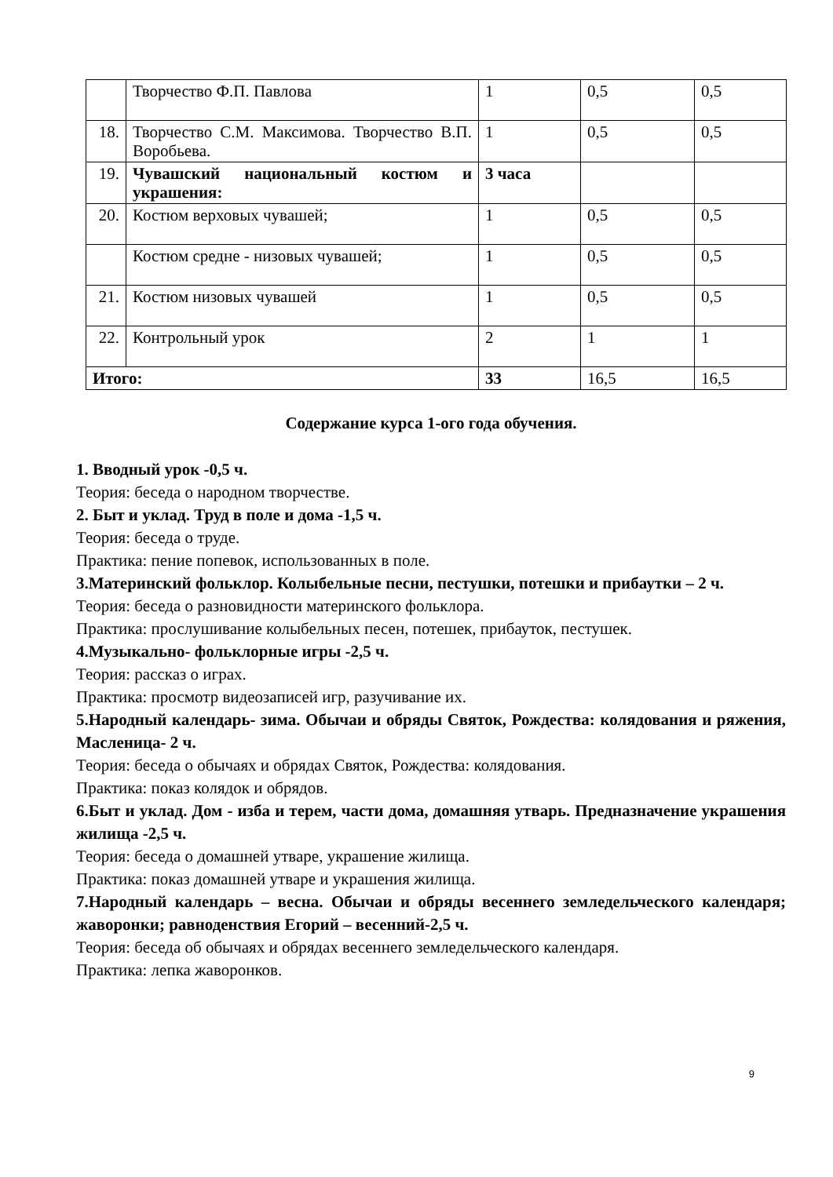| | Творчество Ф.П. Павлова | 1 | 0,5 | 0,5 |
| 18. | Творчество С.М. Максимова. Творчество В.П. Воробьева. | 1 | 0,5 | 0,5 |
| 19. | Чувашский национальный костюм и украшения: | 3 часа | | |
| 20. | Костюм верховых чувашей; | 1 | 0,5 | 0,5 |
| | Костюм средне - низовых чувашей; | 1 | 0,5 | 0,5 |
| 21. | Костюм низовых чувашей | 1 | 0,5 | 0,5 |
| 22. | Контрольный урок | 2 | 1 | 1 |
| Итого: | | 33 | 16,5 | 16,5 |
Содержание курса 1-ого года обучения.
1. Вводный урок -0,5 ч.
Теория: беседа о народном творчестве.
2. Быт и уклад. Труд в поле и дома -1,5 ч.
Теория: беседа о труде.
Практика: пение попевок, использованных в поле.
3.Материнский фольклор. Колыбельные песни, пестушки, потешки и прибаутки – 2 ч.
Теория: беседа о разновидности материнского фольклора.
Практика: прослушивание колыбельных песен, потешек, прибауток, пестушек.
4.Музыкально- фольклорные игры -2,5 ч.
Теория: рассказ о играх.
Практика: просмотр видеозаписей игр, разучивание их.
5.Народный календарь- зима. Обычаи и обряды Святок, Рождества: колядования и ряжения, Масленица- 2 ч.
Теория: беседа о обычаях и обрядах Святок, Рождества: колядования.
Практика: показ колядок и обрядов.
6.Быт и уклад. Дом - изба и терем, части дома, домашняя утварь. Предназначение украшения жилища -2,5 ч.
Теория: беседа о домашней утваре, украшение жилища.
Практика: показ домашней утваре и украшения жилища.
7.Народный календарь – весна. Обычаи и обряды весеннего земледельческого календаря; жаворонки; равноденствия Егорий – весенний-2,5 ч.
Теория: беседа об обычаях и обрядах весеннего земледельческого календаря.
Практика: лепка жаворонков.
9